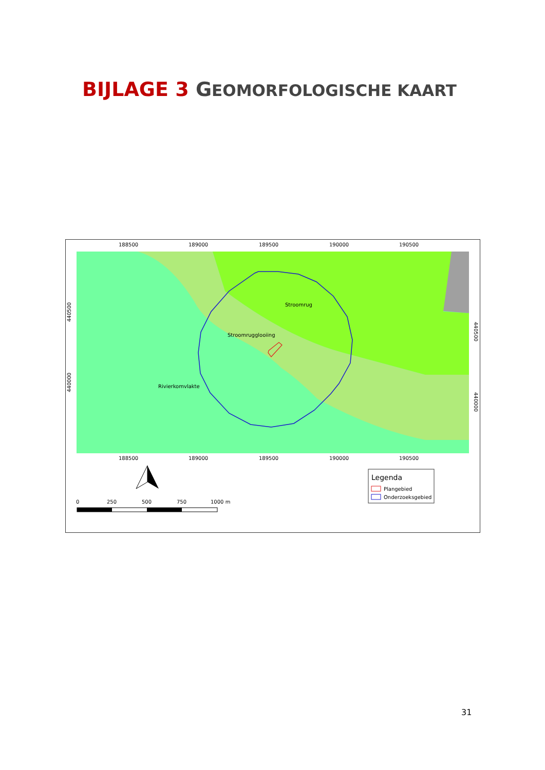BIJLAGE 3 GEOMORFOLOGISCHE KAART
Stroomrug
Stroomrugglooiing
Rivierkomvlakte
188500
189000
189500
190000
190500
188500
189000
189500
190000
190500
440500
440000
440500
440000
0
250
500
750
1000 m
Legenda
Plangebied
Onderzoeksgebied
31